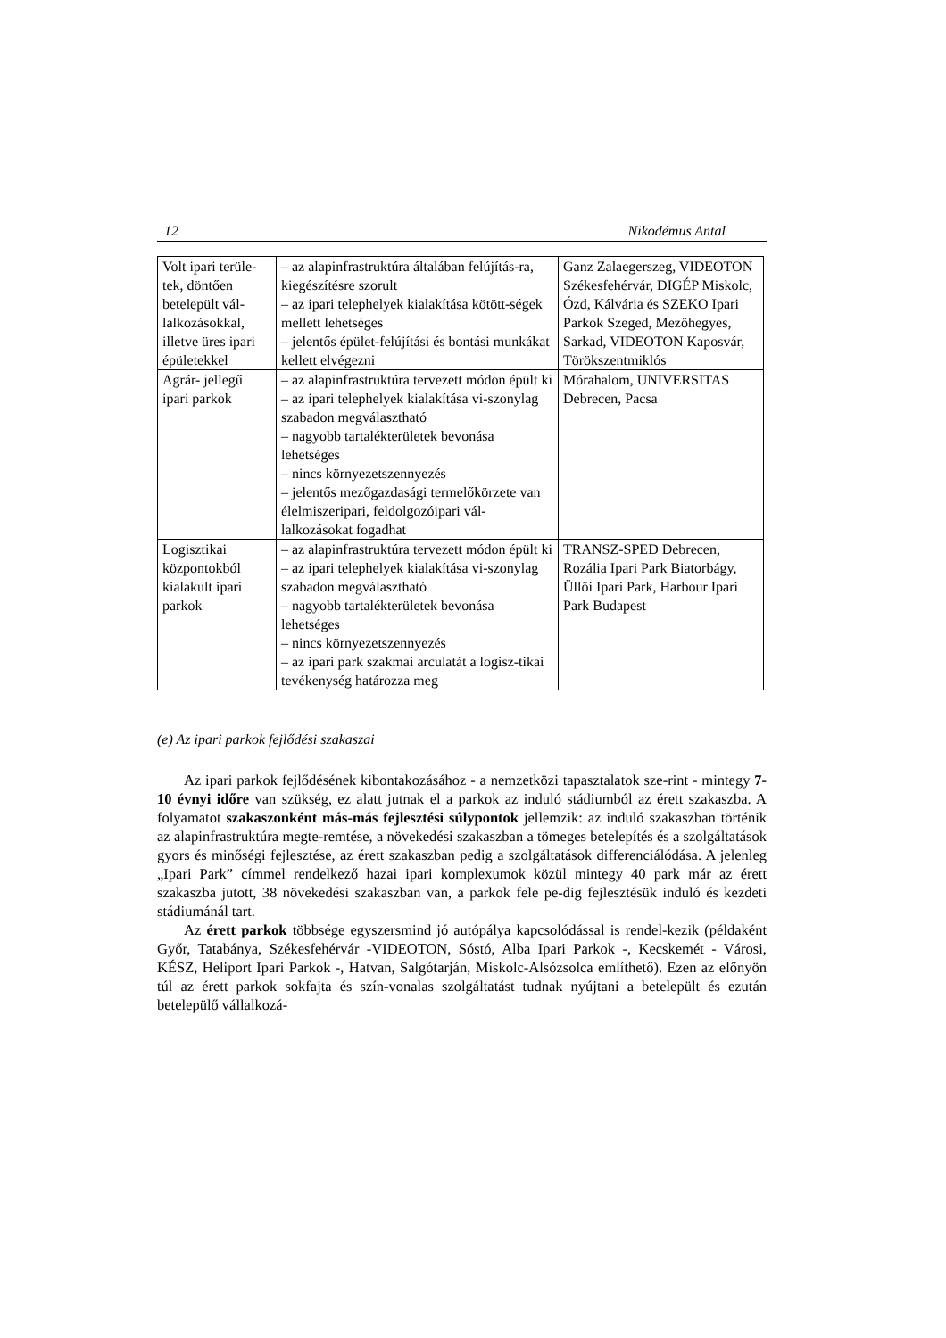12 Nikodémus Antal
| Volt ipari terüle-tek, döntően betelepült vál-lalkozásokkal, illetve üres ipari épületekkel | – az alapinfrastruktúra általában felújítás-ra, kiegészítésre szorult – az ipari telephelyek kialakítása kötött-ségek mellett lehetséges – jelentős épület-felújítási és bontási munkákat kellett elvégezni | Ganz Zalaegerszeg, VIDEOTON Székesfehérvár, DIGÉP Miskolc, Ózd, Kálvária és SZEKO Ipari Parkok Szeged, Mezőhegyes, Sarkad, VIDEOTON Kaposvár, Törökszentmiklós |
| Agrár- jellegű ipari parkok | – az alapinfrastruktúra tervezett módon épült ki – az ipari telephelyek kialakítása vi-szonylag szabadon megválasztható – nagyobb tartalékterületek bevonása lehetséges – nincs környezetszennyezés – jelentős mezőgazdasági termelőkörzete van élelmiszeripari, feldolgozóipari vál-lalkozásokat fogadhat | Mórahalom, UNIVERSITAS Debrecen, Pacsa |
| Logisztikai központokból kialakult ipari parkok | – az alapinfrastruktúra tervezett módon épült ki – az ipari telephelyek kialakítása vi-szonylag szabadon megválasztható – nagyobb tartalékterületek bevonása lehetséges – nincs környezetszennyezés – az ipari park szakmai arculatát a logisz-tikai tevékenység határozza meg | TRANSZ-SPED Debrecen, Rozália Ipari Park Biatorbágy, Üllői Ipari Park, Harbour Ipari Park Budapest |
(e) Az ipari parkok fejlődési szakaszai
Az ipari parkok fejlődésének kibontakozásához - a nemzetközi tapasztalatok sze-rint - mintegy 7-10 évnyi időre van szükség, ez alatt jutnak el a parkok az induló stádiumból az érett szakaszba. A folyamatot szakaszonként más-más fejlesztési súlypontok jellemzik: az induló szakaszban történik az alapinfrastruktúra megte-remtése, a növekedési szakaszban a tömeges betelepítés és a szolgáltatások gyors és minőségi fejlesztése, az érett szakaszban pedig a szolgáltatások differenciálódása. A jelenleg „Ipari Park” címmel rendelkező hazai ipari komplexumok közül mintegy 40 park már az érett szakaszba jutott, 38 növekedési szakaszban van, a parkok fele pe-dig fejlesztésük induló és kezdeti stádiumánál tart.
Az érett parkok többsége egyszersmind jó autópálya kapcsolódással is rendel-kezik (példaként Győr, Tatabánya, Székesfehérvár -VIDEOTON, Sóstó, Alba Ipari Parkok -, Kecskemét - Városi, KÉSZ, Heliport Ipari Parkok -, Hatvan, Salgótarján, Miskolc-Alsózsolca említhető). Ezen az előnyön túl az érett parkok sokfajta és szín-vonalas szolgáltatást tudnak nyújtani a betelepült és ezután betelepülő vállalkozá-